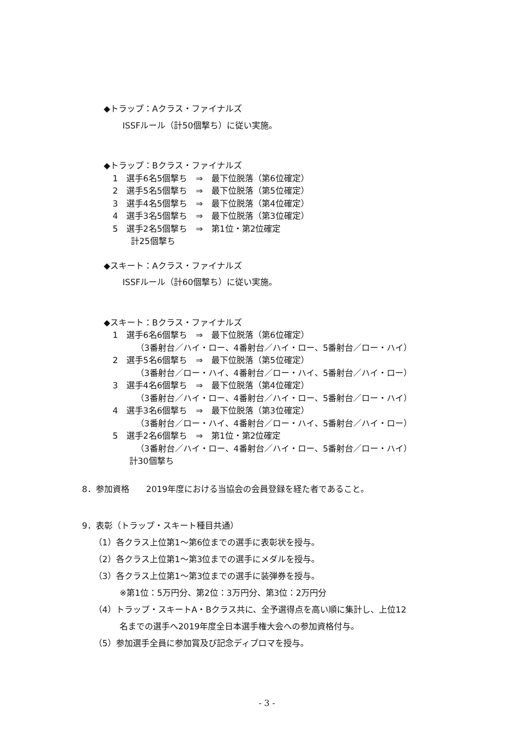◆トラップ：Aクラス・ファイナルズ
ISSFルール（計50個撃ち）に従い実施。
◆トラップ：Bクラス・ファイナルズ
1　選手6名5個撃ち　⇒　最下位脱落（第6位確定）
2　選手5名5個撃ち　⇒　最下位脱落（第5位確定）
3　選手4名5個撃ち　⇒　最下位脱落（第4位確定）
4　選手3名5個撃ち　⇒　最下位脱落（第3位確定）
5　選手2名5個撃ち　⇒　第1位・第2位確定
計25個撃ち
◆スキート：Aクラス・ファイナルズ
ISSFルール（計60個撃ち）に従い実施。
◆スキート：Bクラス・ファイナルズ
1　選手6名6個撃ち　⇒　最下位脱落（第6位確定）
（3番射台／ハイ・ロー、4番射台／ハイ・ロー、5番射台／ロー・ハイ）
2　選手5名6個撃ち　⇒　最下位脱落（第5位確定）
（3番射台／ロー・ハイ、4番射台／ロー・ハイ、5番射台／ハイ・ロー）
3　選手4名6個撃ち　⇒　最下位脱落（第4位確定）
（3番射台／ハイ・ロー、4番射台／ハイ・ロー、5番射台／ロー・ハイ）
4　選手3名6個撃ち　⇒　最下位脱落（第3位確定）
（3番射台／ロー・ハイ、4番射台／ロー・ハイ、5番射台／ハイ・ロー）
5　選手2名6個撃ち　⇒　第1位・第2位確定
（3番射台／ハイ・ロー、4番射台／ハイ・ロー、5番射台／ロー・ハイ）
計30個撃ち
8．参加資格　　2019年度における当協会の会員登録を経た者であること。
9．表彰（トラップ・スキート種目共通）
（1）各クラス上位第1～第6位までの選手に表彰状を授与。
（2）各クラス上位第1～第3位までの選手にメダルを授与。
（3）各クラス上位第1～第3位までの選手に装弾券を授与。
※第1位：5万円分、第2位：3万円分、第3位：2万円分
（4）トラップ・スキートA・Bクラス共に、全予選得点を高い順に集計し、上位12
名までの選手へ2019年度全日本選手権大会への参加資格付与。
（5）参加選手全員に参加賞及び記念ディプロマを授与。
- 3 -